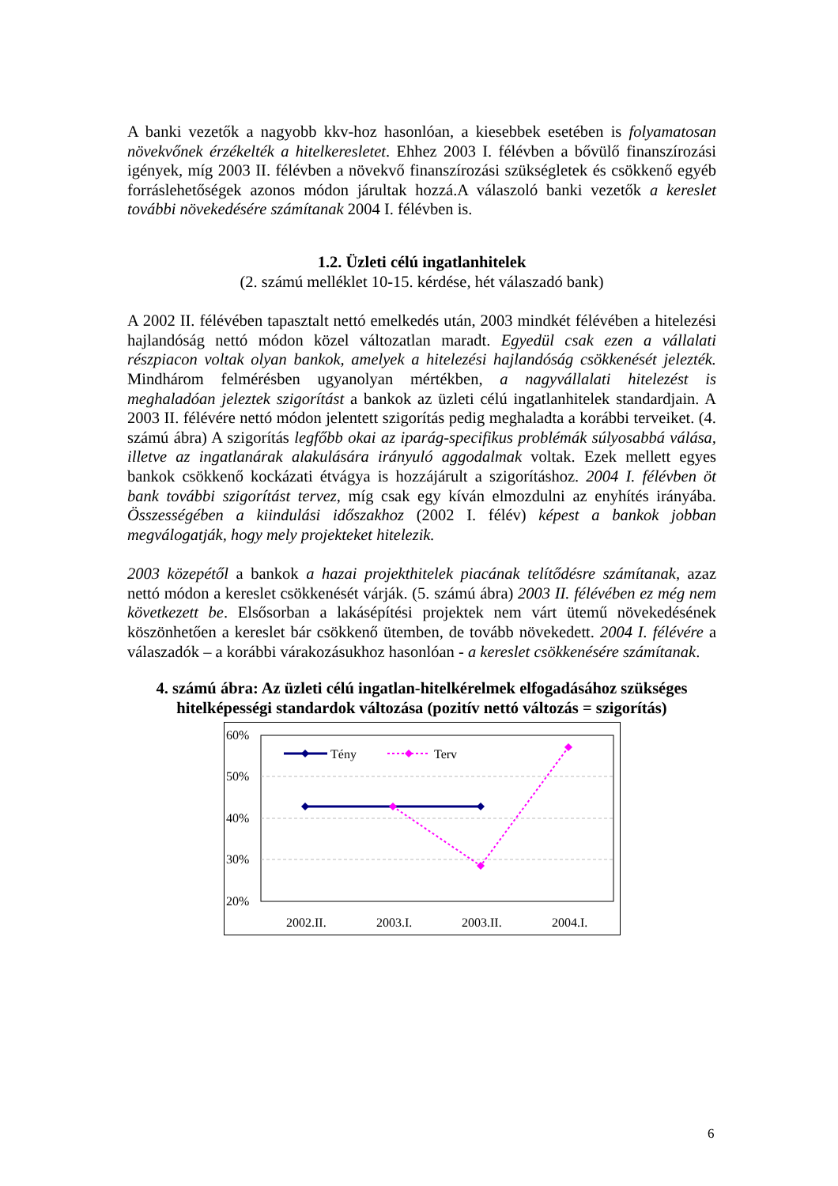A banki vezetők a nagyobb kkv-hoz hasonlóan, a kiesebbek esetében is folyamatosan növekvőnek érzékelték a hitelkeresletet. Ehhez 2003 I. félévben a bővülő finanszírozási igények, míg 2003 II. félévben a növekvő finanszírozási szükségletek és csökkenő egyéb forráslehetőségek azonos módon járultak hozzá.A válaszoló banki vezetők a kereslet további növekedésére számítanak 2004 I. félévben is.
1.2. Üzleti célú ingatlanhitelek
(2. számú melléklet 10-15. kérdése, hét válaszadó bank)
A 2002 II. félévében tapasztalt nettó emelkedés után, 2003 mindkét félévében a hitelezési hajlandóság nettó módon közel változatlan maradt. Egyedül csak ezen a vállalati részpiacon voltak olyan bankok, amelyek a hitelezési hajlandóság csökkenését jelezték. Mindhárom felmérésben ugyanolyan mértékben, a nagyvállalati hitelezést is meghaladóan jeleztek szigorítást a bankok az üzleti célú ingatlanhitelek standardjain. A 2003 II. félévére nettó módon jelentett szigorítás pedig meghaladta a korábbi terveiket. (4. számú ábra) A szigorítás legfőbb okai az iparág-specifikus problémák súlyosabbá válása, illetve az ingatlanárak alakulására irányuló aggodalmak voltak. Ezek mellett egyes bankok csökkenő kockázati étvágya is hozzájárult a szigorításhoz. 2004 I. félévben öt bank további szigorítást tervez, míg csak egy kíván elmozdulni az enyhítés irányába. Összességében a kiindulási időszakhoz (2002 I. félév) képest a bankok jobban megválogatják, hogy mely projekteket hitelezik.
2003 közepétől a bankok a hazai projekthitelek piacának telítődésre számítanak, azaz nettó módon a kereslet csökkenését várják. (5. számú ábra) 2003 II. félévében ez még nem következett be. Elsősorban a lakásépítési projektek nem várt ütemű növekedésének köszönhetően a kereslet bár csökkenő ütemben, de tovább növekedett. 2004 I. félévére a válaszadók – a korábbi várakozásukhoz hasonlóan - a kereslet csökkenésére számítanak.
4. számú ábra: Az üzleti célú ingatlan-hitelkérelmek elfogadásához szükséges hitelképességi standardok változása (pozitív nettó változás = szigorítás)
60%
50%
40%
30%
20%
Tény
Terv
2002.II.
2003.I.
2003.II.
2004.I.
6